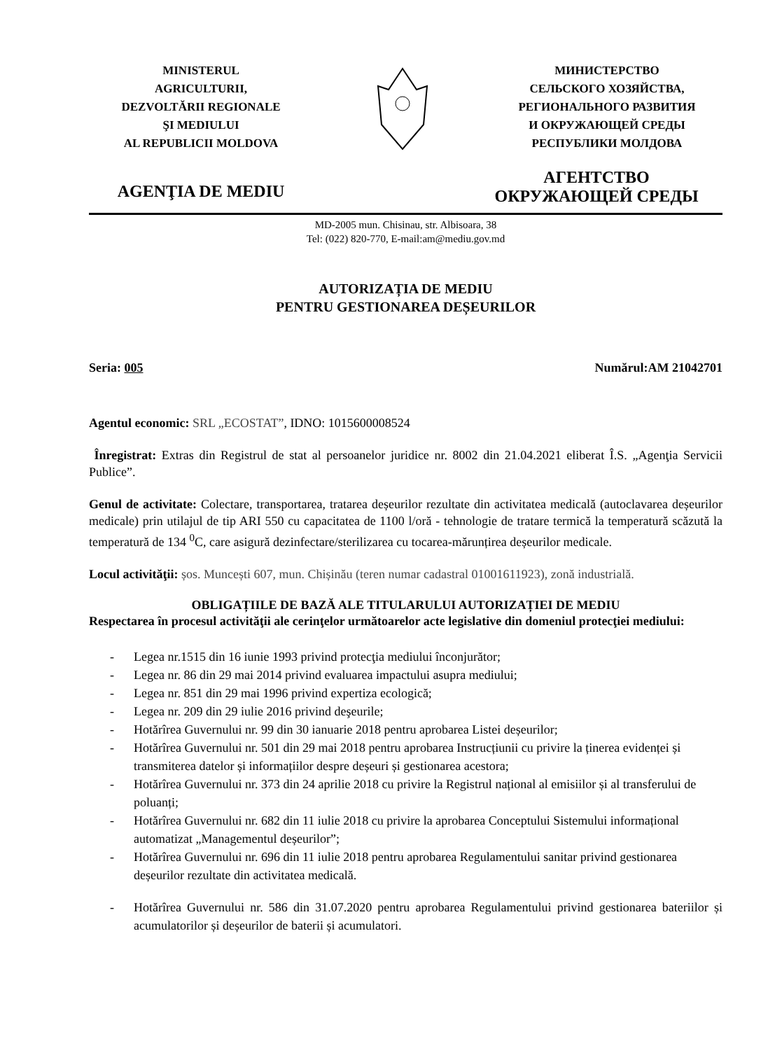MINISTERUL
AGRICULTURII,
DEZVOLTĂRII REGIONALE
ŞI MEDIULUI
AL REPUBLICII MOLDOVA
МИНИСТЕРСТВО
СЕЛЬСКОГО ХОЗЯЙСТВА,
РЕГИОНАЛЬНОГО РАЗВИТИЯ
И ОКРУЖАЮЩЕЙ СРЕДЫ
РЕСПУБЛИКИ МОЛДОВА
AGENŢIA DE MEDIU
АГЕНТСТВО
ОКРУЖАЮЩЕЙ СРЕДЫ
MD-2005 mun. Chisinau, str. Albisoara, 38
Tel: (022) 820-770, E-mail:am@mediu.gov.md
AUTORIZAȚIA DE MEDIU
PENTRU GESTIONAREA DEȘEURILOR
Seria: 005 Numărul:AM 21042701
Agentul economic: SRL „ECOSTAT”, IDNO: 1015600008524
Înregistrat: Extras din Registrul de stat al persoanelor juridice nr. 8002 din 21.04.2021 eliberat Î.S. „Agenţia Servicii Publice”.
Genul de activitate: Colectare, transportarea, tratarea deșeurilor rezultate din activitatea medicală (autoclavarea deșeurilor medicale) prin utilajul de tip ARI 550 cu capacitatea de 1100 l/oră - tehnologie de tratare termică la temperatură scăzută la temperatură de 134 <sup>0</sup>C, care asigură dezinfectare/sterilizarea cu tocarea-mărunțirea deșeurilor medicale.
Locul activităţii: șos. Muncești 607, mun. Chișinău (teren numar cadastral 01001611923), zonă industrială.
OBLIGAȚIILE DE BAZĂ ALE TITULARULUI AUTORIZAȚIEI DE MEDIU
Respectarea în procesul activităţii ale cerinţelor următoarelor acte legislative din domeniul protecţiei mediului:
- Legea nr.1515 din 16 iunie 1993 privind protecţia mediului înconjurător;
- Legea nr. 86 din 29 mai 2014 privind evaluarea impactului asupra mediului;
- Legea nr. 851 din 29 mai 1996 privind expertiza ecologică;
- Legea nr. 209 din 29 iulie 2016 privind deşeurile;
- Hotărîrea Guvernului nr. 99 din 30 ianuarie 2018 pentru aprobarea Listei deșeurilor;
- Hotărîrea Guvernului nr. 501 din 29 mai 2018 pentru aprobarea Instrucțiunii cu privire la ținerea evidenței și transmiterea datelor și informațiilor despre deșeuri și gestionarea acestora;
- Hotărîrea Guvernului nr. 373 din 24 aprilie 2018 cu privire la Registrul național al emisiilor și al transferului de poluanți;
- Hotărîrea Guvernului nr. 682 din 11 iulie 2018 cu privire la aprobarea Conceptului Sistemului informațional automatizat „Managementul deșeurilor”;
- Hotărîrea Guvernului nr. 696 din 11 iulie 2018 pentru aprobarea Regulamentului sanitar privind gestionarea deșeurilor rezultate din activitatea medicală.
- Hotărîrea Guvernului nr. 586 din 31.07.2020 pentru aprobarea Regulamentului privind gestionarea bateriilor și acumulatorilor și deșeurilor de baterii și acumulatori.